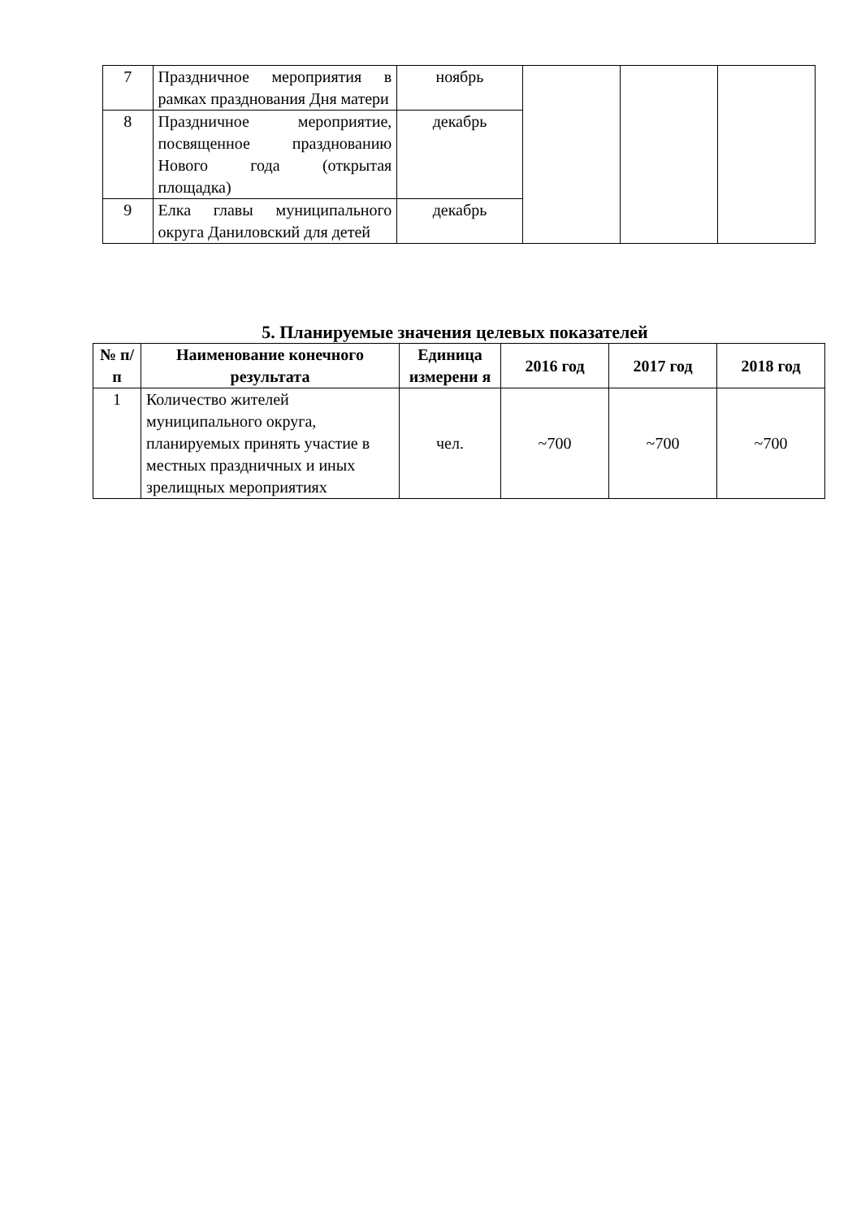| 7 | Праздничное мероприятия в рамках празднования Дня матери | ноябрь | | | |
| 8 | Праздничное мероприятие, посвященное празднованию Нового года (открытая площадка) | декабрь | | | |
| 9 | Елка главы муниципального округа Даниловский для детей | декабрь | | | |
5. Планируемые значения целевых показателей
| № п/п | Наименование конечного результата | Единица измерени я | 2016 год | 2017 год | 2018 год |
| --- | --- | --- | --- | --- | --- |
| 1 | Количество жителей муниципального округа, планируемых принять участие в местных праздничных и иных зрелищных мероприятиях | чел. | ~700 | ~700 | ~700 |